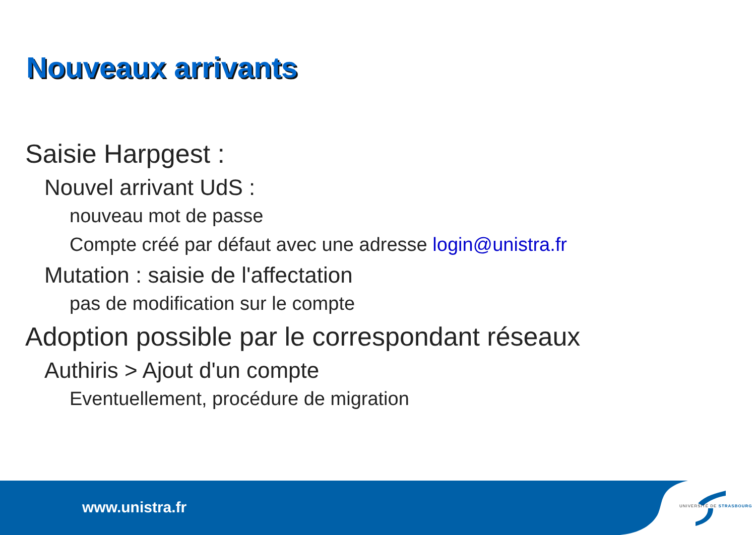Nouveaux arrivants
Saisie Harpgest :
Nouvel arrivant UdS :
nouveau mot de passe
Compte créé par défaut avec une adresse login@unistra.fr
Mutation : saisie de l'affectation
pas de modification sur le compte
Adoption possible par le correspondant réseaux
Authiris > Ajout d'un compte
Eventuellement, procédure de migration
www.unistra.fr UNIVERSITÉ DE STRASBOURG